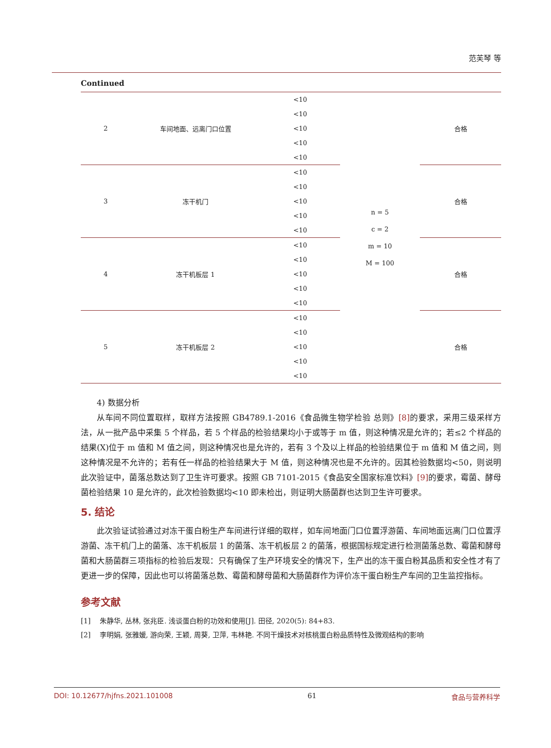范芙琴 等
Continued
| 2 | 车间地面、远离门口位置 | <10 | n = 5 c = 2 m = 10 M = 100 | 合格 |
| | | <10 | | |
| | | <10 | | |
| | | <10 | | |
| | | <10 | | |
| 3 | 冻干机门 | <10 | | 合格 |
| | | <10 | | |
| | | <10 | | |
| | | <10 | | |
| | | <10 | | |
| 4 | 冻干机板层 1 | <10 | | 合格 |
| | | <10 | | |
| | | <10 | | |
| | | <10 | | |
| | | <10 | | |
| 5 | 冻干机板层 2 | <10 | | 合格 |
| | | <10 | | |
| | | <10 | | |
| | | <10 | | |
| | | <10 | | |
4) 数据分析
从车间不同位置取样，取样方法按照 GB4789.1-2016《食品微生物学检验 总则》[8] 的要求，采用三级采样方法，从一批产品中采集 5 个样品，若 5 个样品的检验结果均小于或等于 m 值，则这种情况是允许的；若≤2 个样品的结果(X)位于 m 值和 M 值之间，则这种情况也是允许的，若有 3 个及以上样品的检验结果位于 m 值和 M 值之间，则这种情况是不允许的；若有任一样品的检验结果大于 M 值，则这种情况也是不允许的。因其检验数据均<50，则说明此次验证中，菌落总数达到了卫生许可要求。按照 GB 7101-2015《食品安全国家标准饮料》[9] 的要求，霉菌、酵母菌检验结果 10 是允许的，此次检验数据均<10 即未检出，则证明大肠菌群也达到卫生许可要求。
5. 结论
此次验证试验通过对冻干蛋白粉生产车间进行详细的取样，如车间地面门口位置浮游菌、车间地面远离门口位置浮游菌、冻干机门上的菌落、冻干机板层 1 的菌落、冻干机板层 2 的菌落，根据国标规定进行检测菌落总数、霉菌和酵母菌和大肠菌群三项指标的检验后发现：只有确保了生产环境安全的情况下，生产出的冻干蛋白粉其品质和安全性才有了更进一步的保障，因此也可以将菌落总数、霉菌和酵母菌和大肠菌群作为评价冻干蛋白粉生产车间的卫生监控指标。
参考文献
[1] 朱静华, 丛林, 张兆臣. 浅谈蛋白粉的功效和使用[J]. 田径, 2020(5): 84+83.
[2] 李明娟, 张雅媛, 游向荣, 王颖, 周葵, 卫萍, 韦林艳. 不同干燥技术对核桃蛋白粉品质特性及微观结构的影响
DOI: 10.12677/hjfns.2021.101008 61 食品与营养科学